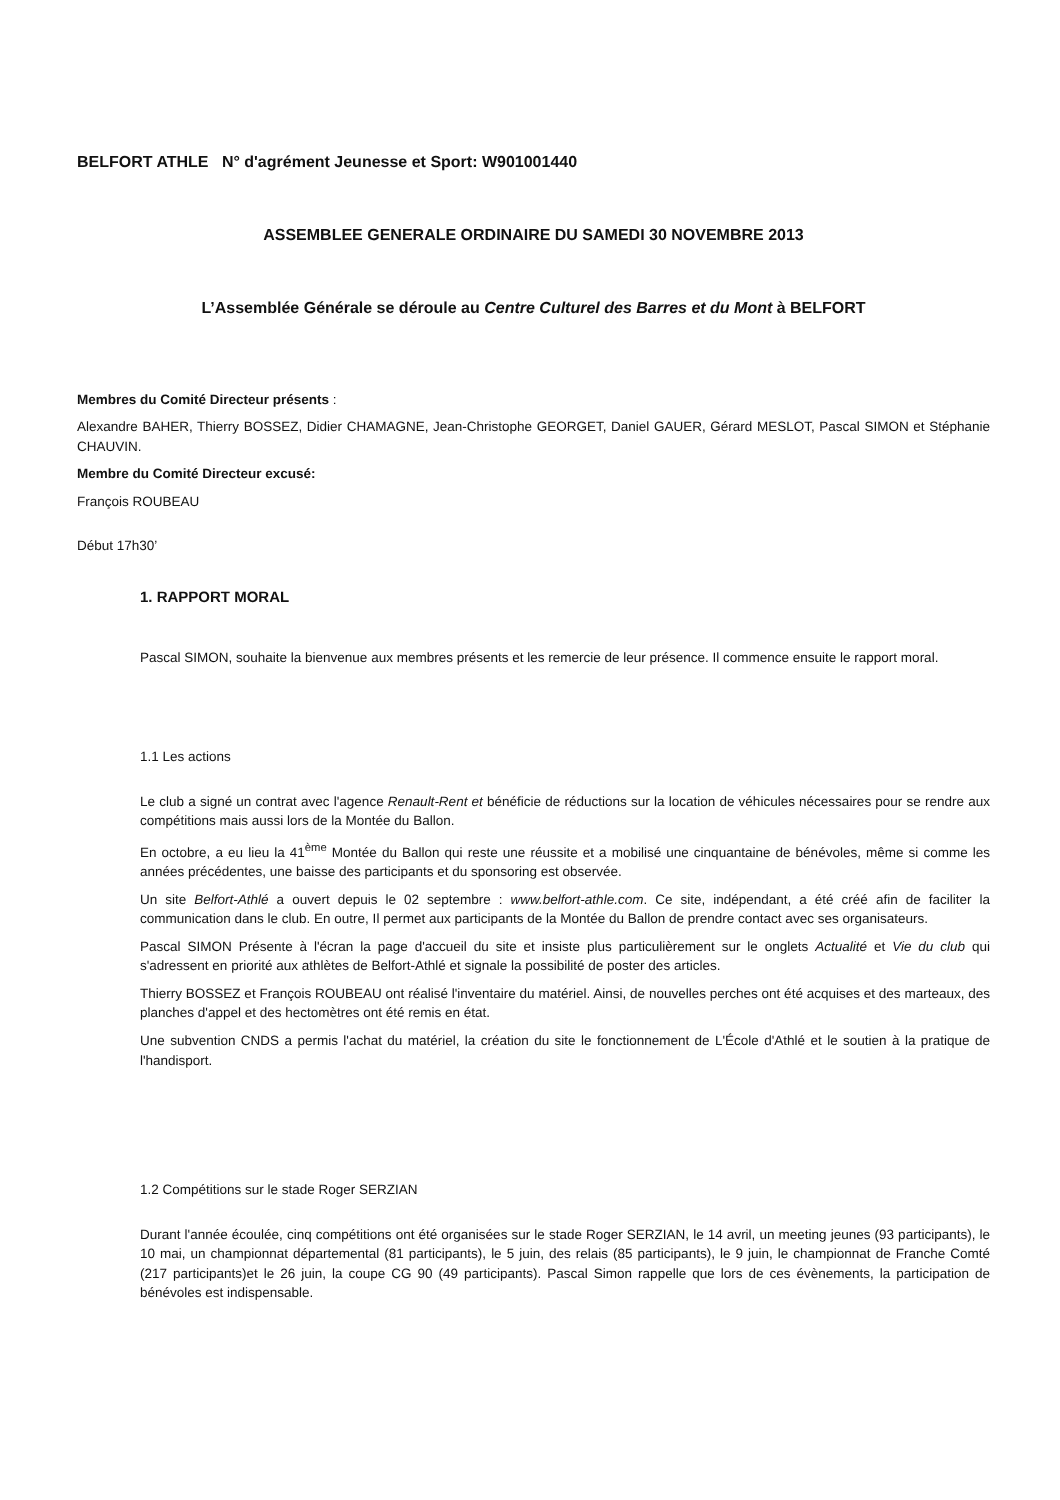BELFORT ATHLE N° d'agrément Jeunesse et Sport: W901001440
ASSEMBLEE GENERALE ORDINAIRE DU SAMEDI 30 NOVEMBRE 2013
L’Assemblée Générale se déroule au Centre Culturel des Barres et du Mont à BELFORT
Membres du Comité Directeur présents :
Alexandre BAHER, Thierry BOSSEZ, Didier CHAMAGNE, Jean-Christophe GEORGET, Daniel GAUER, Gérard MESLOT, Pascal SIMON et Stéphanie CHAUVIN.
Membre du Comité Directeur excusé:
François ROUBEAU
Début 17h30’
1. RAPPORT MORAL
Pascal SIMON, souhaite la bienvenue aux membres présents et les remercie de leur présence. Il commence ensuite le rapport moral.
1.1 Les actions
Le club a signé un contrat avec l'agence Renault-Rent et bénéficie de réductions sur la location de véhicules nécessaires pour se rendre aux compétitions mais aussi lors de la Montée du Ballon.
En octobre, a eu lieu la 41<sup>ème</sup> Montée du Ballon qui reste une réussite et a mobilisé une cinquantaine de bénévoles, même si comme les années précédentes, une baisse des participants et du sponsoring est observée.
Un site Belfort-Athlé a ouvert depuis le 02 septembre : www.belfort-athle.com. Ce site, indépendant, a été créé afin de faciliter la communication dans le club. En outre, Il permet aux participants de la Montée du Ballon de prendre contact avec ses organisateurs.
Pascal SIMON Présente à l'écran la page d'accueil du site et insiste plus particulièrement sur le onglets Actualité et Vie du club qui s'adressent en priorité aux athlètes de Belfort-Athlé et signale la possibilité de poster des articles.
Thierry BOSSEZ et François ROUBEAU ont réalisé l'inventaire du matériel. Ainsi, de nouvelles perches ont été acquises et des marteaux, des planches d'appel et des hectomètres ont été remis en état.
Une subvention CNDS a permis l'achat du matériel, la création du site le fonctionnement de L'École d'Athlé et le soutien à la pratique de l'handisport.
1.2 Compétitions sur le stade Roger SERZIAN
Durant l'année écoulée, cinq compétitions ont été organisées sur le stade Roger SERZIAN, le 14 avril, un meeting jeunes (93 participants), le 10 mai, un championnat départemental (81 participants), le 5 juin, des relais (85 participants), le 9 juin, le championnat de Franche Comté (217 participants)et le 26 juin, la coupe CG 90 (49 participants). Pascal Simon rappelle que lors de ces évènements, la participation de bénévoles est indispensable.